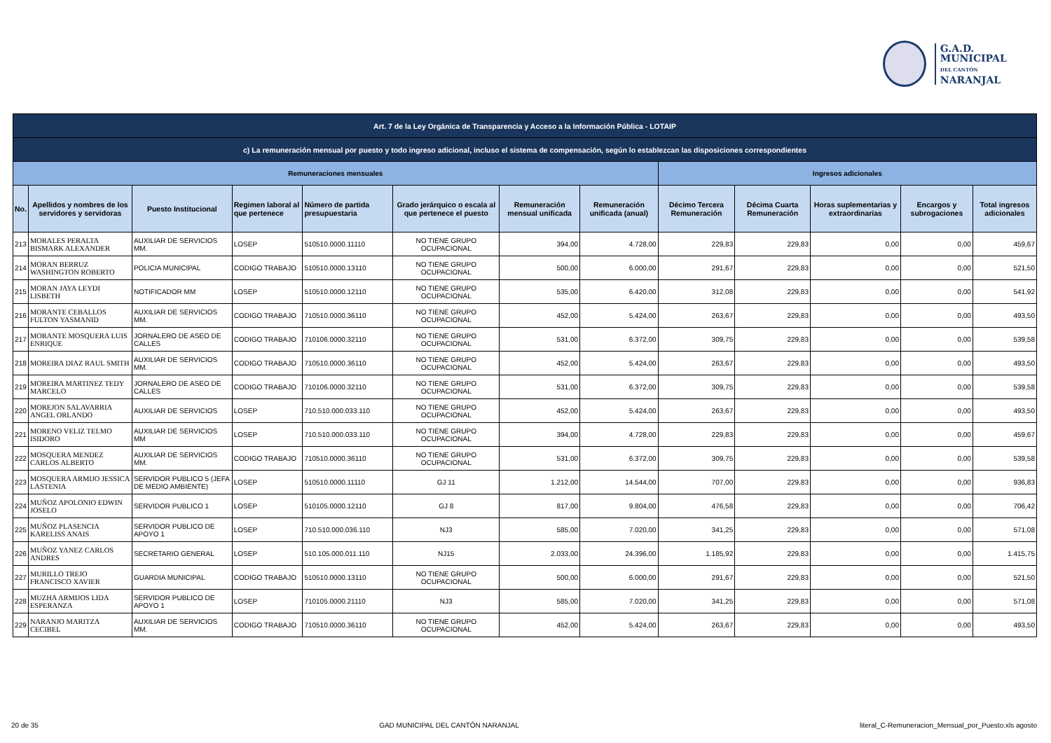G.A.D. MUNICIPAL
DEL CANTÓN
NARANJAL
| Art. 7 de la Ley Orgánica de Transparencia y Acceso a la Información Pública - LOTAIP | | | | | | | | | | | | |
| --- | --- | --- | --- | --- | --- | --- | --- | --- | --- | --- | --- | --- |
| c) La remuneración mensual por puesto y todo ingreso adicional, incluso el sistema de compensación, según lo establezcan las disposiciones correspondientes | | | | | | | | | | | | |
| Remuneraciones mensuales | | | | | | | | Ingresos adicionales | | | | |
| No. | Apellidos y nombres de los servidores y servidoras | Puesto Institucional | Regimen laboral al que pertenece | Número de partida presupuestaria | Grado jerárquico o escala al que pertenece el puesto | Remuneración mensual unificada | Remuneración unificada (anual) | Décimo Tercera Remuneración | Décima Cuarta Remuneración | Horas suplementarias y extraordinarias | Encargos y subrogaciones | Total ingresos adicionales |
| 213 | MORALES PERALTA BISMARK ALEXANDER | AUXILIAR DE SERVICIOS MM. | LOSEP | 510510.0000.11110 | NO TIENE GRUPO OCUPACIONAL | 394,00 | 4.728,00 | 229,83 | 229,83 | 0,00 | 0,00 | 459,67 |
| 214 | MORAN BERRUZ WASHINGTON ROBERTO | POLICIA MUNICIPAL | CODIGO TRABAJO | 510510.0000.13110 | NO TIENE GRUPO OCUPACIONAL | 500,00 | 6.000,00 | 291,67 | 229,83 | 0,00 | 0,00 | 521,50 |
| 215 | MORAN JAYA LEYDI LISBETH | NOTIFICADOR MM | LOSEP | 510510.0000.12110 | NO TIENE GRUPO OCUPACIONAL | 535,00 | 6.420,00 | 312,08 | 229,83 | 0,00 | 0,00 | 541,92 |
| 216 | MORANTE CEBALLOS FULTON YASMANID | AUXILIAR DE SERVICIOS MM. | CODIGO TRABAJO | 710510.0000.36110 | NO TIENE GRUPO OCUPACIONAL | 452,00 | 5.424,00 | 263,67 | 229,83 | 0,00 | 0,00 | 493,50 |
| 217 | MORANTE MOSQUERA LUIS ENRIQUE | JORNALERO DE ASEO DE CALLES | CODIGO TRABAJO | 710106.0000.32110 | NO TIENE GRUPO OCUPACIONAL | 531,00 | 6.372,00 | 309,75 | 229,83 | 0,00 | 0,00 | 539,58 |
| 218 | MOREIRA DIAZ RAUL SMITH | AUXILIAR DE SERVICIOS MM. | CODIGO TRABAJO | 710510.0000.36110 | NO TIENE GRUPO OCUPACIONAL | 452,00 | 5.424,00 | 263,67 | 229,83 | 0,00 | 0,00 | 493,50 |
| 219 | MOREIRA MARTINEZ TEDY MARCELO | JORNALERO DE ASEO DE CALLES | CODIGO TRABAJO | 710106.0000.32110 | NO TIENE GRUPO OCUPACIONAL | 531,00 | 6.372,00 | 309,75 | 229,83 | 0,00 | 0,00 | 539,58 |
| 220 | MOREJON SALAVARRIA ANGEL ORLANDO | AUXILIAR DE SERVICIOS | LOSEP | 710.510.000.033.110 | NO TIENE GRUPO OCUPACIONAL | 452,00 | 5.424,00 | 263,67 | 229,83 | 0,00 | 0,00 | 493,50 |
| 221 | MORENO VELIZ TELMO ISIDORO | AUXILIAR DE SERVICIOS MM | LOSEP | 710.510.000.033.110 | NO TIENE GRUPO OCUPACIONAL | 394,00 | 4.728,00 | 229,83 | 229,83 | 0,00 | 0,00 | 459,67 |
| 222 | MOSQUERA MENDEZ CARLOS ALBERTO | AUXILIAR DE SERVICIOS MM. | CODIGO TRABAJO | 710510.0000.36110 | NO TIENE GRUPO OCUPACIONAL | 531,00 | 6.372,00 | 309,75 | 229,83 | 0,00 | 0,00 | 539,58 |
| 223 | MOSQUERA ARMIJO JESSICA LASTENIA | SERVIDOR PUBLICO 5 (JEFA DE MEDIO AMBIENTE) | LOSEP | 510510.0000.11110 | GJ 11 | 1.212,00 | 14.544,00 | 707,00 | 229,83 | 0,00 | 0,00 | 936,83 |
| 224 | MUÑOZ APOLONIO EDWIN JOSELO | SERVIDOR PUBLICO 1 | LOSEP | 510105.0000.12110 | GJ 8 | 817,00 | 9.804,00 | 476,58 | 229,83 | 0,00 | 0,00 | 706,42 |
| 225 | MUÑOZ PLASENCIA KARELISS ANAIS | SERVIDOR PUBLICO DE APOYO 1 | LOSEP | 710.510.000.036.110 | NJ3 | 585,00 | 7.020,00 | 341,25 | 229,83 | 0,00 | 0,00 | 571,08 |
| 226 | MUÑOZ YANEZ CARLOS ANDRES | SECRETARIO GENERAL | LOSEP | 510.105.000.011.110 | NJ15 | 2.033,00 | 24.396,00 | 1.185,92 | 229,83 | 0,00 | 0,00 | 1.415,75 |
| 227 | MURILLO TREJO FRANCISCO XAVIER | GUARDIA MUNICIPAL | CODIGO TRABAJO | 510510.0000.13110 | NO TIENE GRUPO OCUPACIONAL | 500,00 | 6.000,00 | 291,67 | 229,83 | 0,00 | 0,00 | 521,50 |
| 228 | MUZHA ARMIJOS LIDA ESPERANZA | SERVIDOR PUBLICO DE APOYO 1 | LOSEP | 710105.0000.21110 | NJ3 | 585,00 | 7.020,00 | 341,25 | 229,83 | 0,00 | 0,00 | 571,08 |
| 229 | NARANJO MARITZA CECIBEL | AUXILIAR DE SERVICIOS MM. | CODIGO TRABAJO | 710510.0000.36110 | NO TIENE GRUPO OCUPACIONAL | 452,00 | 5.424,00 | 263,67 | 229,83 | 0,00 | 0,00 | 493,50 |
20 de 35 GAD MUNICIPAL DEL CANTÓN NARANJAL literal_C-Remuneracion_Mensual_por_Puesto.xls agosto